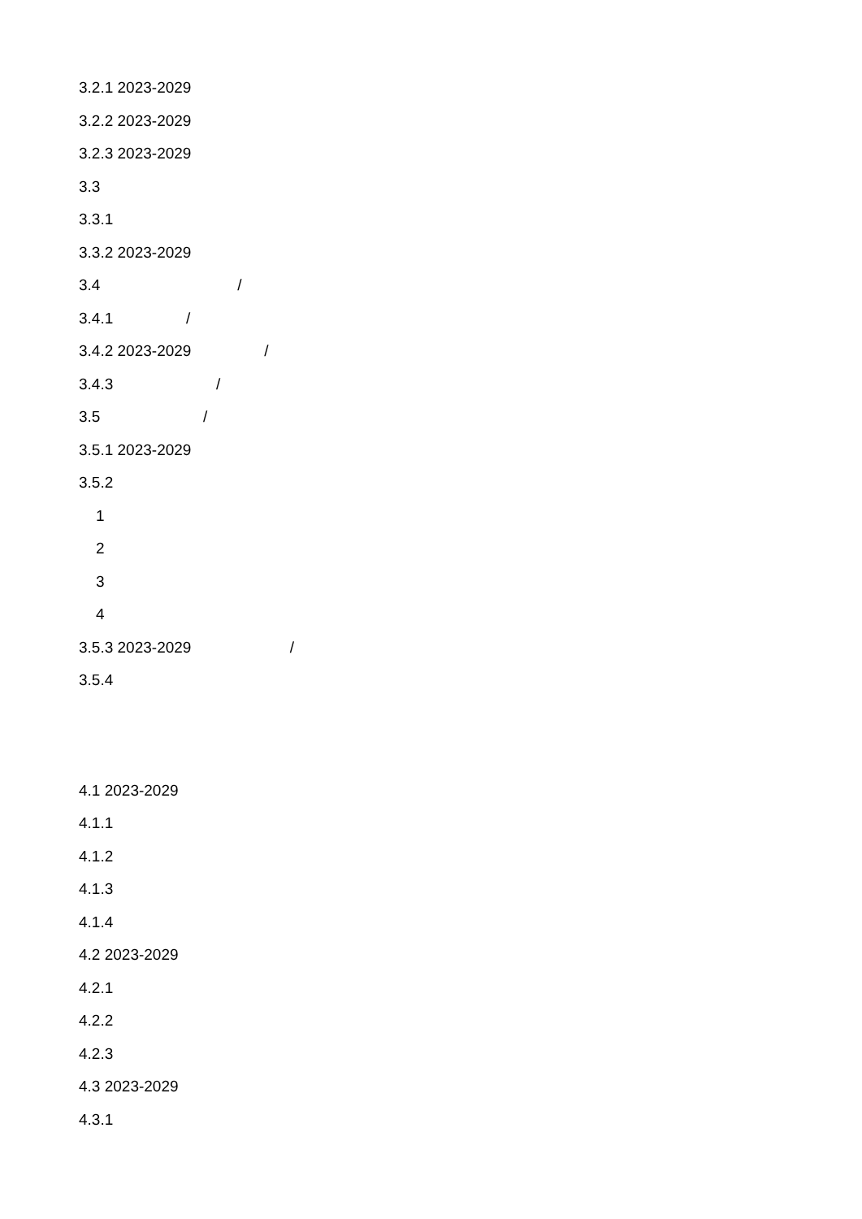3.2.1 2023-2029
3.2.2 2023-2029
3.2.3 2023-2029
3.3
3.3.1
3.3.2 2023-2029
3.4 /
3.4.1 /
3.4.2 2023-2029 /
3.4.3 /
3.5 /
3.5.1 2023-2029
3.5.2
1
2
3
4
3.5.3 2023-2029 /
3.5.4
4.1 2023-2029
4.1.1
4.1.2
4.1.3
4.1.4
4.2 2023-2029
4.2.1
4.2.2
4.2.3
4.3 2023-2029
4.3.1